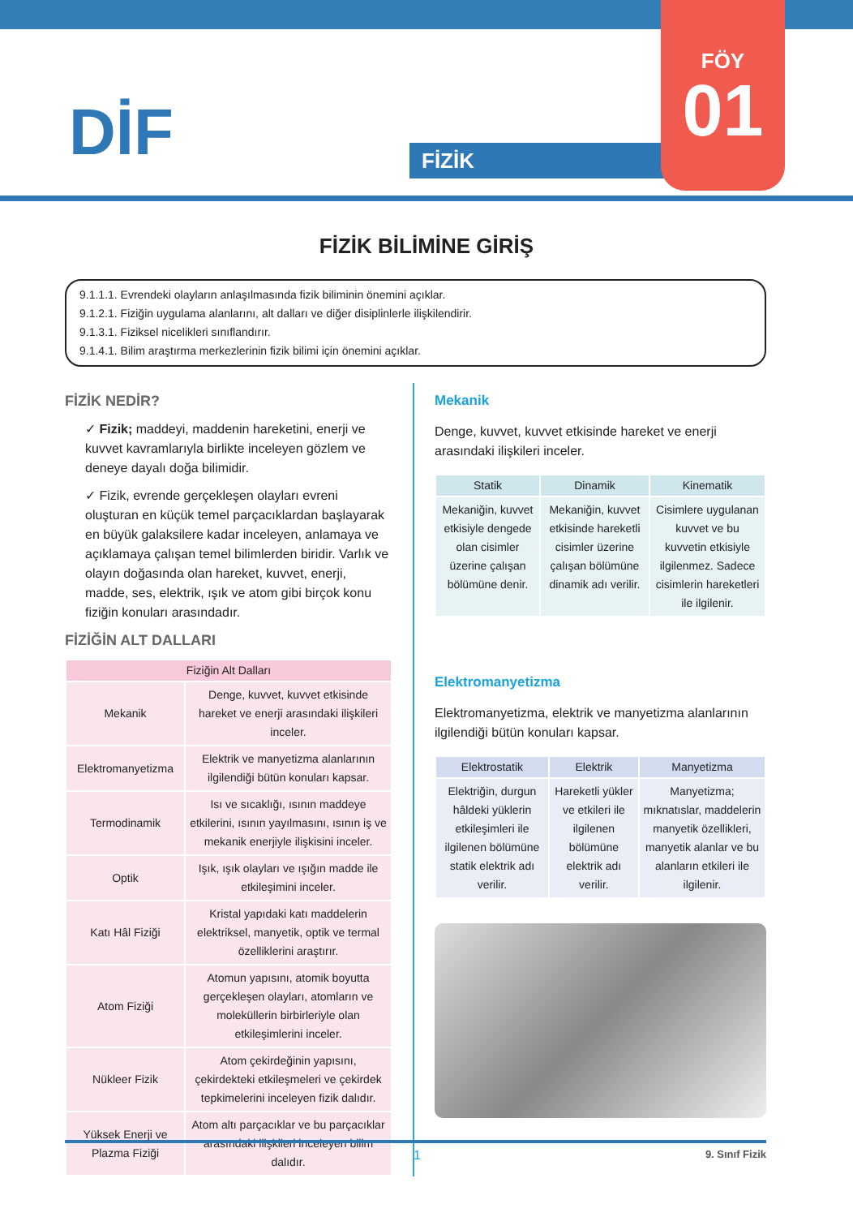DİF FİZİK
FÖY
01
FİZİK BİLİMİNE GİRİŞ
9.1.1.1. Evrendeki olayların anlaşılmasında fizik biliminin önemini açıklar.
9.1.2.1. Fiziğin uygulama alanlarını, alt dalları ve diğer disiplinlerle ilişkilendirir.
9.1.3.1. Fiziksel nicelikleri sınıflandırır.
9.1.4.1. Bilim araştırma merkezlerinin fizik bilimi için önemini açıklar.
FİZİK NEDİR?
✓ Fizik; maddeyi, maddenin hareketini, enerji ve kuvvet kavramlarıyla birlikte inceleyen gözlem ve deneye dayalı doğa bilimidir.
✓ Fizik, evrende gerçekleşen olayları evreni oluşturan en küçük temel parçacıklardan başlayarak en büyük galaksilere kadar inceleyen, anlamaya ve açıklamaya çalışan temel bilimlerden biridir. Varlık ve olayın doğasında olan hareket, kuvvet, enerji, madde, ses, elektrik, ışık ve atom gibi birçok konu fiziğin konuları arasındadır.
FİZİĞİN ALT DALLARI
| Fiziğin Alt Dalları | |
| --- | --- |
| Mekanik | Denge, kuvvet, kuvvet etkisinde hareket ve enerji arasındaki ilişkileri inceler. |
| Elektromanyetizma | Elektrik ve manyetizma alanlarının ilgilendiği bütün konuları kapsar. |
| Termodinamik | Isı ve sıcaklığı, ısının maddeye etkilerini, ısının yayılmasını, ısının iş ve mekanik enerjiyle ilişkisini inceler. |
| Optik | Işık, ışık olayları ve ışığın madde ile etkileşimini inceler. |
| Katı Hâl Fiziği | Kristal yapıdaki katı maddelerin elektriksel, manyetik, optik ve termal özelliklerini araştırır. |
| Atom Fiziği | Atomun yapısını, atomik boyutta gerçekleşen olayları, atomların ve moleküllerin birbirleriyle olan etkileşimlerini inceler. |
| Nükleer Fizik | Atom çekirdeğinin yapısını, çekirdekteki etkileşmeleri ve çekirdek tepkimelerini inceleyen fizik dalıdır. |
| Yüksek Enerji ve Plazma Fiziği | Atom altı parçacıklar ve bu parçacıklar arasındaki ilişkileri inceleyen bilim dalıdır. |
Mekanik
Denge, kuvvet, kuvvet etkisinde hareket ve enerji arasındaki ilişkileri inceler.
| Statik | Dinamik | Kinematik |
| --- | --- | --- |
| Mekaniğin, kuvvet etkisiyle dengede olan cisimler üzerine çalışan bölümüne denir. | Mekaniğin, kuvvet etkisinde hareketli cisimler üzerine çalışan bölümüne dinamik adı verilir. | Cisimlere uygulanan kuvvet ve bu kuvvetin etkisiyle ilgilenmez. Sadece cisimlerin hareketleri ile ilgilenir. |
Elektromanyetizma
Elektromanyetizma, elektrik ve manyetizma alanlarının ilgilendiği bütün konuları kapsar.
| Elektrostatik | Elektrik | Manyetizma |
| --- | --- | --- |
| Elektriğin, durgun hâldeki yüklerin etkileşimleri ile ilgilenen bölümüne statik elektrik adı verilir. | Hareketli yükler ve etkileri ile ilgilenen bölümüne elektrik adı verilir. | Manyetizma; mıknatıslar, maddelerin manyetik özellikleri, manyetik alanlar ve bu alanların etkileri ile ilgilenir. |
1 9. Sınıf Fizik